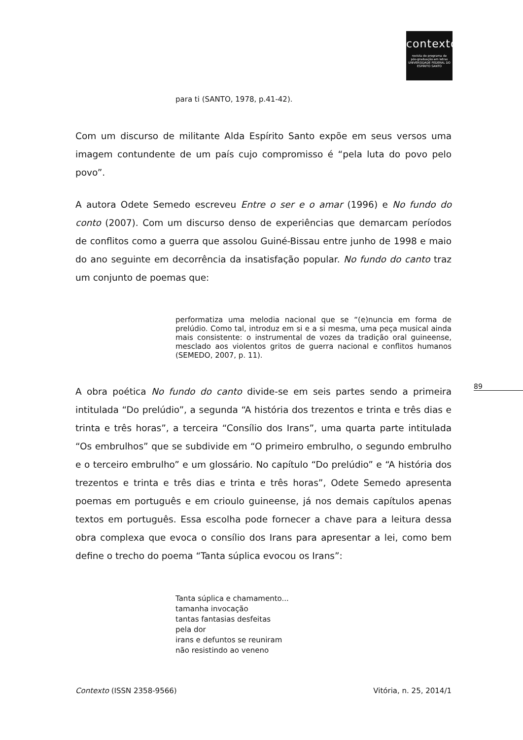contexto
revista do programa de
pós-graduação em letras
UNIVERSIDADE FEDERAL DO ESPÍRITO SANTO
89
para ti (SANTO, 1978, p.41-42).
Com um discurso de militante Alda Espírito Santo expõe em seus versos uma imagem contundente de um país cujo compromisso é “pela luta do povo pelo povo”.
A autora Odete Semedo escreveu Entre o ser e o amar (1996) e No fundo do conto (2007). Com um discurso denso de experiências que demarcam períodos de conflitos como a guerra que assolou Guiné-Bissau entre junho de 1998 e maio do ano seguinte em decorrência da insatisfação popular. No fundo do canto traz um conjunto de poemas que:
performatiza uma melodia nacional que se “(e)nuncia em forma de prelúdio. Como tal, introduz em si e a si mesma, uma peça musical ainda mais consistente: o instrumental de vozes da tradição oral guineense, mesclado aos violentos gritos de guerra nacional e conflitos humanos (SEMEDO, 2007, p. 11).
A obra poética No fundo do canto divide-se em seis partes sendo a primeira intitulada “Do prelúdio”, a segunda “A história dos trezentos e trinta e três dias e trinta e três horas”, a terceira “Consílio dos Irans”, uma quarta parte intitulada “Os embrulhos” que se subdivide em “O primeiro embrulho, o segundo embrulho e o terceiro embrulho” e um glossário. No capítulo “Do prelúdio” e “A história dos trezentos e trinta e três dias e trinta e três horas”, Odete Semedo apresenta poemas em português e em crioulo guineense, já nos demais capítulos apenas textos em português. Essa escolha pode fornecer a chave para a leitura dessa obra complexa que evoca o consílio dos Irans para apresentar a lei, como bem define o trecho do poema “Tanta súplica evocou os Irans”:
Tanta súplica e chamamento...
tamanha invocação
tantas fantasias desfeitas
pela dor
irans e defuntos se reuniram
não resistindo ao veneno
Contexto (ISSN 2358-9566) Vitória, n. 25, 2014/1